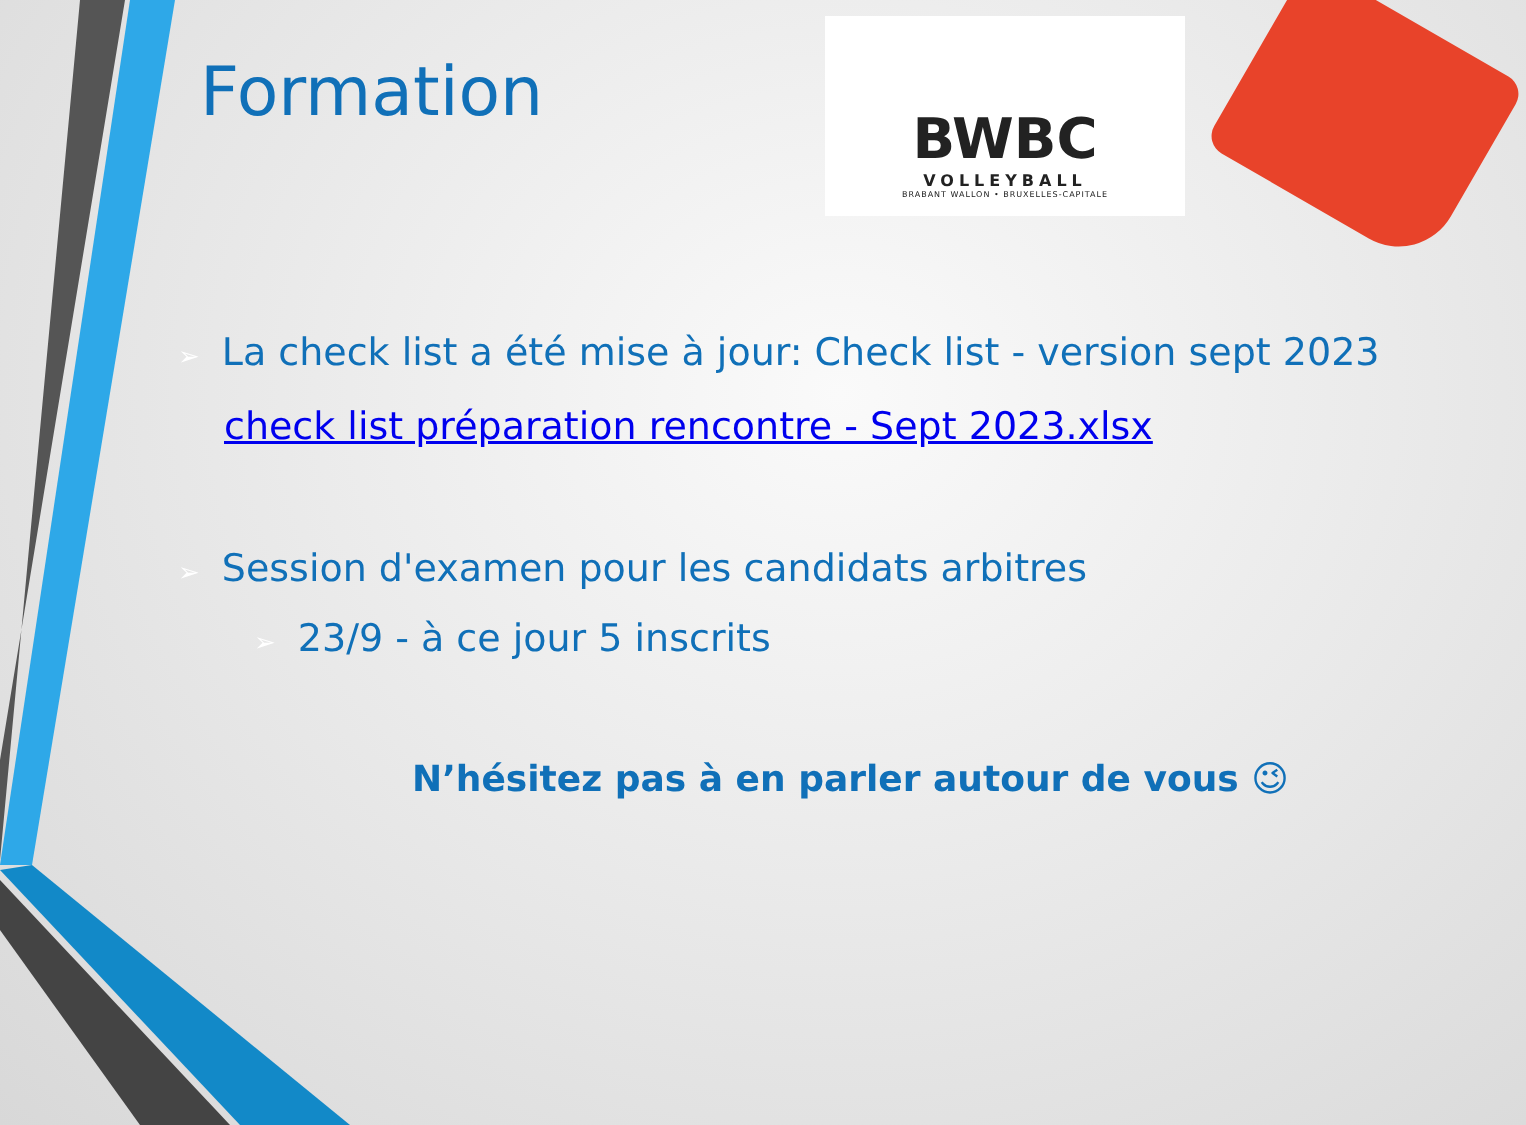BWBC
VOLLEYBALL
BRABANT WALLON • BRUXELLES-CAPITALE
Formation
➢ La check list a été mise à jour: Check list - version sept 2023
check list préparation rencontre - Sept 2023.xlsx
➢ Session d'examen pour les candidats arbitres
➢ 23/9 - à ce jour 5 inscrits
N’hésitez pas à en parler autour de vous 😉